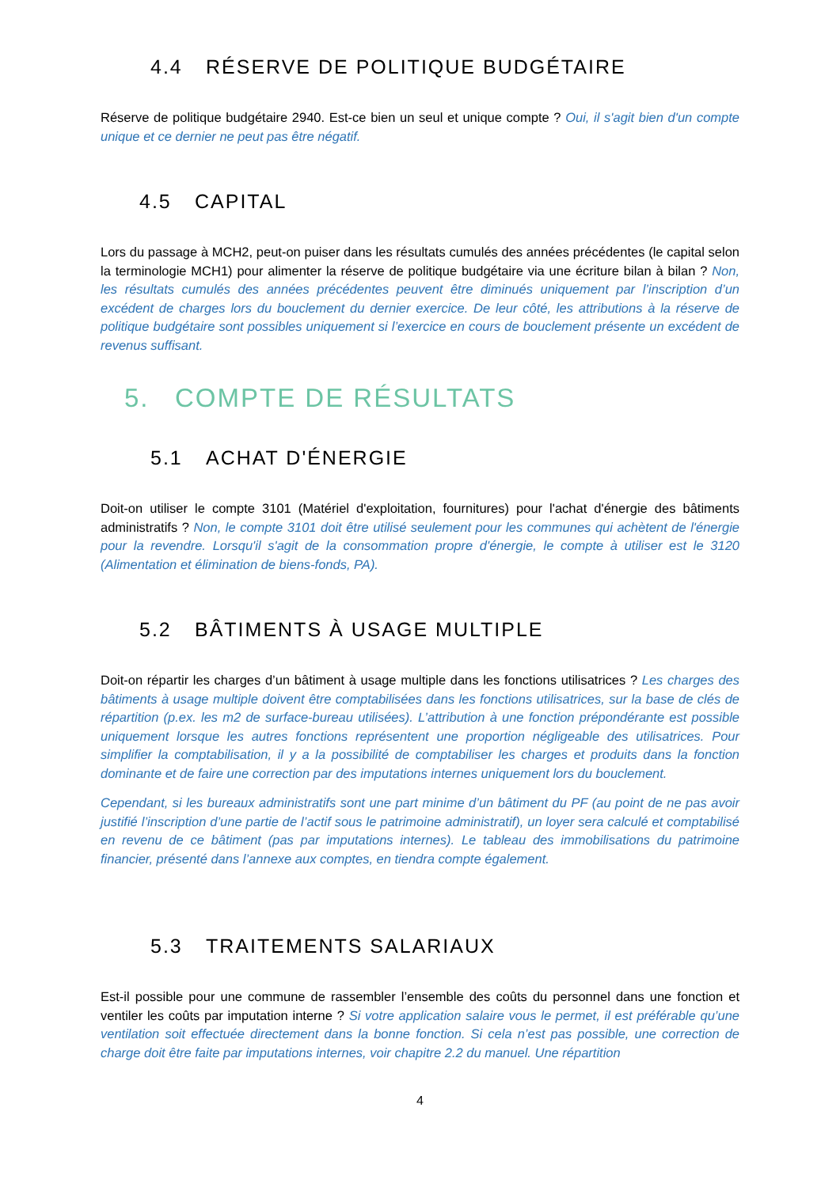4.4 RÉSERVE DE POLITIQUE BUDGÉTAIRE
Réserve de politique budgétaire 2940. Est-ce bien un seul et unique compte ? Oui, il s'agit bien d'un compte unique et ce dernier ne peut pas être négatif.
4.5 CAPITAL
Lors du passage à MCH2, peut-on puiser dans les résultats cumulés des années précédentes (le capital selon la terminologie MCH1) pour alimenter la réserve de politique budgétaire via une écriture bilan à bilan ? Non, les résultats cumulés des années précédentes peuvent être diminués uniquement par l’inscription d’un excédent de charges lors du bouclement du dernier exercice. De leur côté, les attributions à la réserve de politique budgétaire sont possibles uniquement si l’exercice en cours de bouclement présente un excédent de revenus suffisant.
5. COMPTE DE RÉSULTATS
5.1 ACHAT D'ÉNERGIE
Doit-on utiliser le compte 3101 (Matériel d'exploitation, fournitures) pour l'achat d'énergie des bâtiments administratifs ? Non, le compte 3101 doit être utilisé seulement pour les communes qui achètent de l'énergie pour la revendre. Lorsqu'il s'agit de la consommation propre d'énergie, le compte à utiliser est le 3120 (Alimentation et élimination de biens-fonds, PA).
5.2 BÂTIMENTS À USAGE MULTIPLE
Doit-on répartir les charges d’un bâtiment à usage multiple dans les fonctions utilisatrices ? Les charges des bâtiments à usage multiple doivent être comptabilisées dans les fonctions utilisatrices, sur la base de clés de répartition (p.ex. les m2 de surface-bureau utilisées). L’attribution à une fonction prépondérante est possible uniquement lorsque les autres fonctions représentent une proportion négligeable des utilisatrices. Pour simplifier la comptabilisation, il y a la possibilité de comptabiliser les charges et produits dans la fonction dominante et de faire une correction par des imputations internes uniquement lors du bouclement.
Cependant, si les bureaux administratifs sont une part minime d’un bâtiment du PF (au point de ne pas avoir justifié l’inscription d’une partie de l’actif sous le patrimoine administratif), un loyer sera calculé et comptabilisé en revenu de ce bâtiment (pas par imputations internes). Le tableau des immobilisations du patrimoine financier, présenté dans l’annexe aux comptes, en tiendra compte également.
5.3 TRAITEMENTS SALARIAUX
Est-il possible pour une commune de rassembler l’ensemble des coûts du personnel dans une fonction et ventiler les coûts par imputation interne ? Si votre application salaire vous le permet, il est préférable qu’une ventilation soit effectuée directement dans la bonne fonction. Si cela n’est pas possible, une correction de charge doit être faite par imputations internes, voir chapitre 2.2 du manuel. Une répartition
4